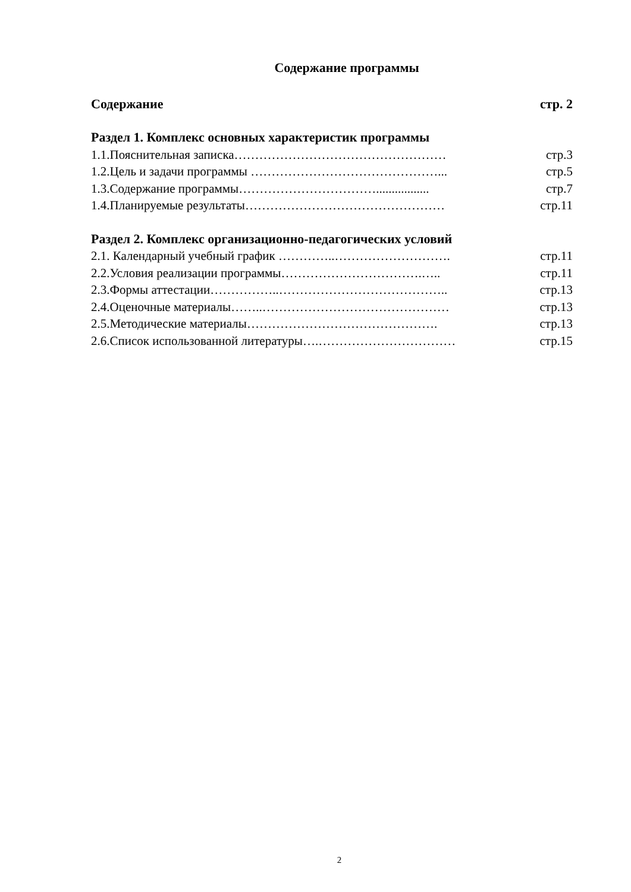Содержание программы
Содержание стр. 2
Раздел 1. Комплекс основных характеристик программы
1.1.Пояснительная записка…………………………………………… стр.3
1.2.Цель и задачи программы ………………………………………... стр.5
1.3.Содержание программы……………………………................. стр.7
1.4.Планируемые результаты………………………………………… стр.11
Раздел 2. Комплекс организационно-педагогических условий
2.1. Календарный учебный график …………..………………………. стр.11
2.2.Условия реализации программы…………………………….….. стр.11
2.3.Формы аттестации……………..………………………………….. стр.13
2.4.Оценочные материалы……..……………………………………… стр.13
2.5.Методические материалы………………………………………. стр.13
2.6.Список использованной литературы….…………………………… стр.15
2